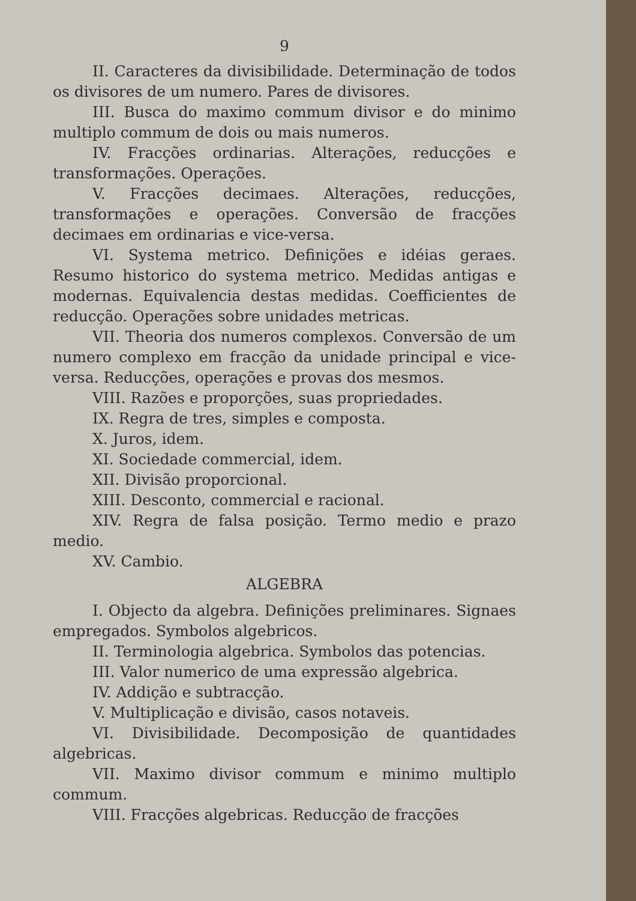9
II. Caracteres da divisibilidade. Determinação de todos os divisores de um numero. Pares de divisores.
III. Busca do maximo commum divisor e do minimo multiplo commum de dois ou mais numeros.
IV. Fracções ordinarias. Alterações, reducções e transformações. Operações.
V. Fracções decimaes. Alterações, reducções, transformações e operações. Conversão de fracções decimaes em ordinarias e vice-versa.
VI. Systema metrico. Definições e idéias geraes. Resumo historico do systema metrico. Medidas antigas e modernas. Equivalencia destas medidas. Coefficientes de reducção. Operações sobre unidades metricas.
VII. Theoria dos numeros complexos. Conversão de um numero complexo em fracção da unidade principal e vice-versa. Reducções, operações e provas dos mesmos.
VIII. Razões e proporções, suas propriedades.
IX. Regra de tres, simples e composta.
X. Juros, idem.
XI. Sociedade commercial, idem.
XII. Divisão proporcional.
XIII. Desconto, commercial e racional.
XIV. Regra de falsa posição. Termo medio e prazo medio.
XV. Cambio.
ALGEBRA
I. Objecto da algebra. Definições preliminares. Signaes empregados. Symbolos algebricos.
II. Terminologia algebrica. Symbolos das potencias.
III. Valor numerico de uma expressão algebrica.
IV. Addição e subtracção.
V. Multiplicação e divisão, casos notaveis.
VI. Divisibilidade. Decomposição de quantidades algebricas.
VII. Maximo divisor commum e minimo multiplo commum.
VIII. Fracções algebricas. Reducção de fracções